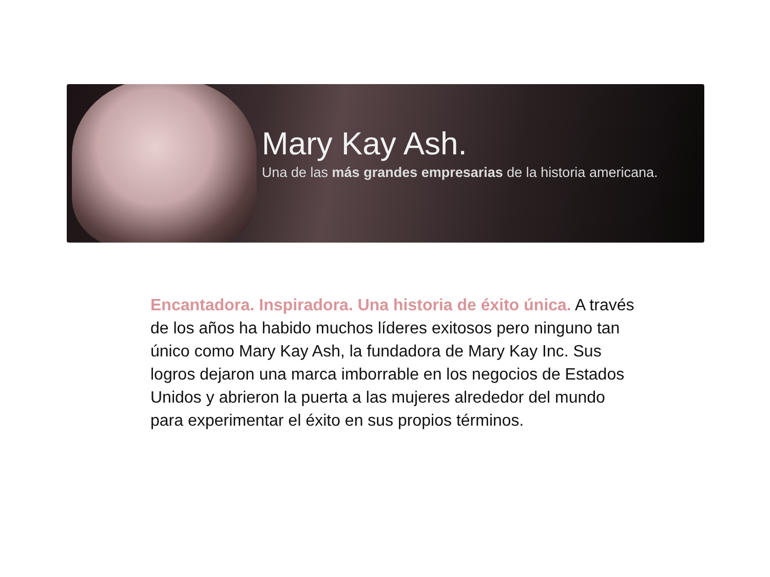Mary Kay Ash.
Una de las más grandes empresarias de la historia americana.
Encantadora. Inspiradora. Una historia de éxito única. A través de los años ha habido muchos líderes exitosos pero ninguno tan único como Mary Kay Ash, la fundadora de Mary Kay Inc. Sus logros dejaron una marca imborrable en los negocios de Estados Unidos y abrieron la puerta a las mujeres alrededor del mundo para experimentar el éxito en sus propios términos.